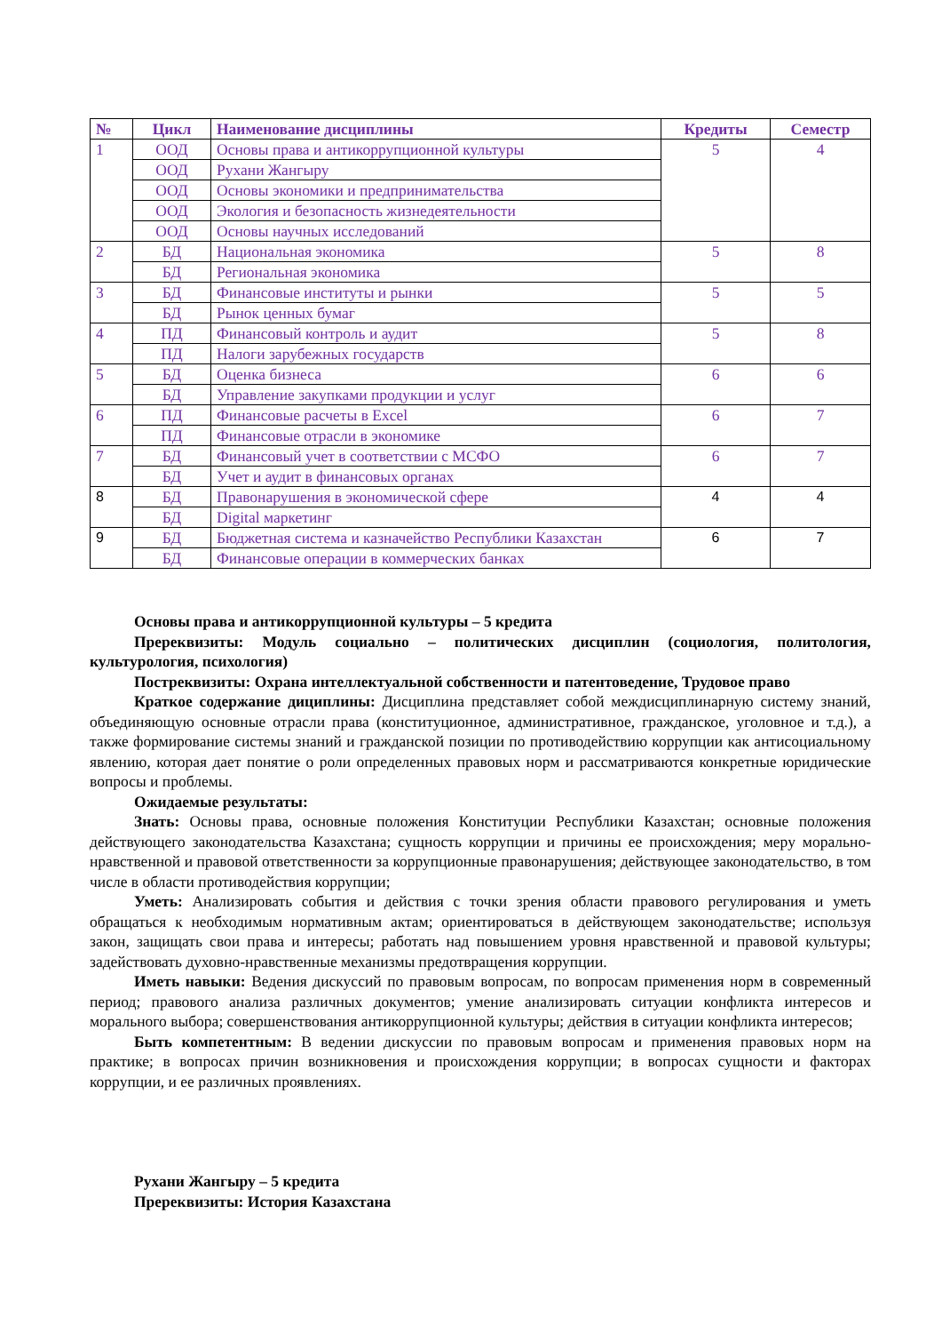| № | Цикл | Наименование дисциплины | Кредиты | Семестр |
| --- | --- | --- | --- | --- |
| 1 | ООД | Основы права и антикоррупционной культуры | 5 | 4 |
| | ООД | Рухани Жангыру | | |
| | ООД | Основы экономики и предпринимательства | | |
| | ООД | Экология и безопасность жизнедеятельности | | |
| | ООД | Основы научных исследований | | |
| 2 | БД | Национальная экономика | 5 | 8 |
| | БД | Региональная экономика | | |
| 3 | БД | Финансовые институты и рынки | 5 | 5 |
| | БД | Рынок ценных бумаг | | |
| 4 | ПД | Финансовый контроль и аудит | 5 | 8 |
| | ПД | Налоги зарубежных государств | | |
| 5 | БД | Оценка бизнеса | 6 | 6 |
| | БД | Управление закупками продукции и услуг | | |
| 6 | ПД | Финансовые расчеты в Excel | 6 | 7 |
| | ПД | Финансовые отрасли в экономике | | |
| 7 | БД | Финансовый учет в соответствии с МСФО | 6 | 7 |
| | БД | Учет и аудит в финансовых органах | | |
| 8 | БД | Правонарушения в экономической сфере | 4 | 4 |
| | БД | Digital маркетинг | | |
| 9 | БД | Бюджетная система и казначейство Республики Казахстан | 6 | 7 |
| | БД | Финансовые операции в коммерческих банках | | |
Основы права и антикоррупционной культуры – 5 кредита
Пререквизиты: Модуль социально – политических дисциплин (социология, политология, культурология, психология)
Постреквизиты: Охрана интеллектуальной собственности и патентоведение, Трудовое право
Краткое содержание дициплины: Дисциплина представляет собой междисциплинарную систему знаний, объединяющую основные отрасли права (конституционное, административное, гражданское, уголовное и т.д.), а также формирование системы знаний и гражданской позиции по противодействию коррупции как антисоциальному явлению, которая дает понятие о роли определенных правовых норм и рассматриваются конкретные юридические вопросы и проблемы.
Ожидаемые результаты:
Знать: Основы права, основные положения Конституции Республики Казахстан; основные положения действующего законодательства Казахстана; сущность коррупции и причины ее происхождения; меру морально-нравственной и правовой ответственности за коррупционные правонарушения; действующее законодательство, в том числе в области противодействия коррупции;
Уметь: Анализировать события и действия с точки зрения области правового регулирования и уметь обращаться к необходимым нормативным актам; ориентироваться в действующем законодательстве; используя закон, защищать свои права и интересы; работать над повышением уровня нравственной и правовой культуры; задействовать духовно-нравственные механизмы предотвращения коррупции.
Иметь навыки: Ведения дискуссий по правовым вопросам, по вопросам применения норм в современный период; правового анализа различных документов; умение анализировать ситуации конфликта интересов и морального выбора; совершенствования антикоррупционной культуры; действия в ситуации конфликта интересов;
Быть компетентным: В ведении дискуссии по правовым вопросам и применения правовых норм на практике; в вопросах причин возникновения и происхождения коррупции; в вопросах сущности и факторах коррупции, и ее различных проявлениях.
Рухани Жангыру – 5 кредита
Пререквизиты: История Казахстана